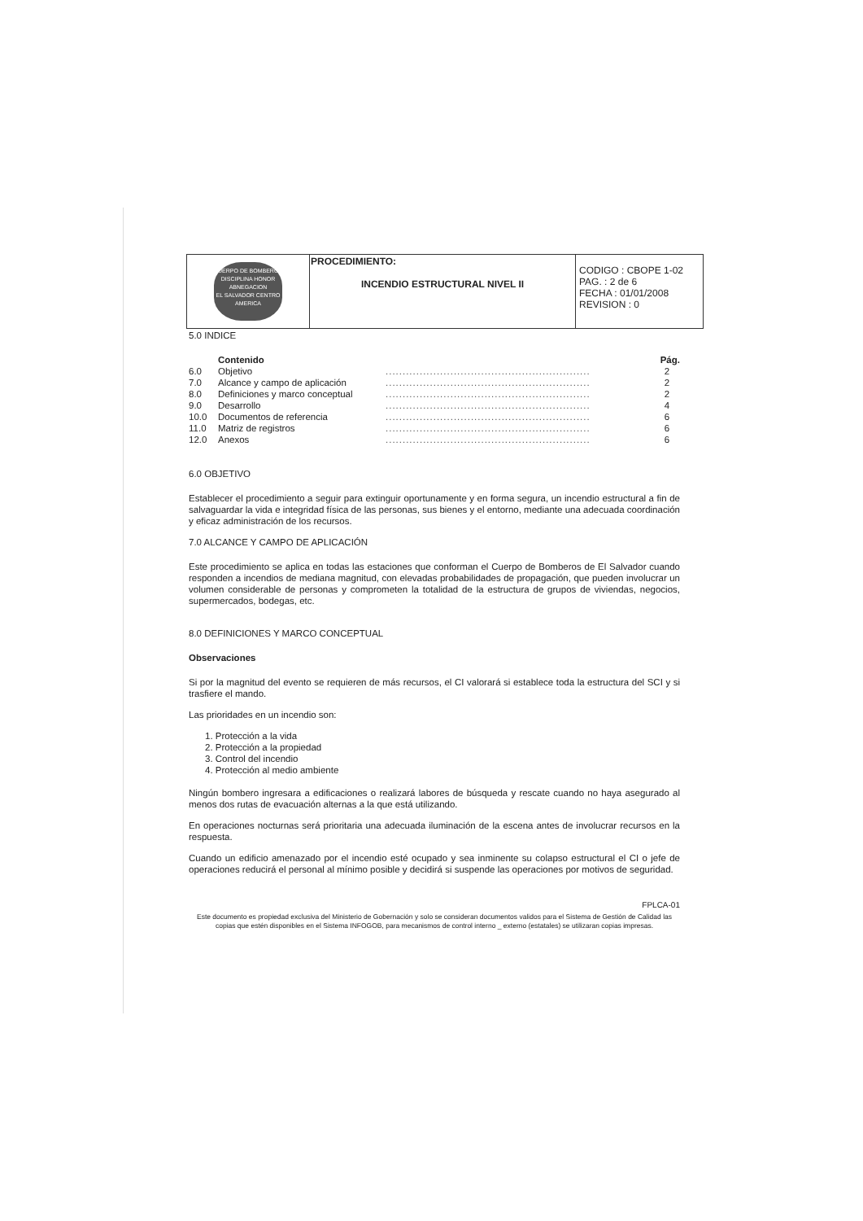| CUERPO DE BOMBEROS DISCIPLINA HONOR ABNEGACION EL SALVADOR CENTRO AMERICA | PROCEDIMIENTO: INCENDIO ESTRUCTURAL NIVEL II | CODIGO : CBOPE 1-02 PAG. : 2 de 6 FECHA : 01/01/2008 REVISION : 0 |
5.0 INDICE
| | Contenido | | Pág. |
| 6.0 | Objetivo | ............................................................ | 2 |
| 7.0 | Alcance y campo de aplicación | ............................................................ | 2 |
| 8.0 | Definiciones y marco conceptual | ............................................................ | 2 |
| 9.0 | Desarrollo | ............................................................ | 4 |
| 10.0 | Documentos de referencia | ............................................................ | 6 |
| 11.0 | Matriz de registros | ............................................................ | 6 |
| 12.0 | Anexos | ............................................................ | 6 |
6.0 OBJETIVO
Establecer el procedimiento a seguir para extinguir oportunamente y en forma segura, un incendio estructural a fin de salvaguardar la vida e integridad física de las personas, sus bienes y el entorno, mediante una adecuada coordinación y eficaz administración de los recursos.
7.0 ALCANCE Y CAMPO DE APLICACIÓN
Este procedimiento se aplica en todas las estaciones que conforman el Cuerpo de Bomberos de El Salvador cuando responden a incendios de mediana magnitud, con elevadas probabilidades de propagación, que pueden involucrar un volumen considerable de personas y comprometen la totalidad de la estructura de grupos de viviendas, negocios, supermercados, bodegas, etc.
8.0 DEFINICIONES Y MARCO CONCEPTUAL
Observaciones
Si por la magnitud del evento se requieren de más recursos, el CI valorará si establece toda la estructura del SCI y si trasfiere el mando.
Las prioridades en un incendio son:
1. Protección a la vida
2. Protección a la propiedad
3. Control del incendio
4. Protección al medio ambiente
Ningún bombero ingresara a edificaciones o realizará labores de búsqueda y rescate cuando no haya asegurado al menos dos rutas de evacuación alternas a la que está utilizando.
En operaciones nocturnas será prioritaria una adecuada iluminación de la escena antes de involucrar recursos en la respuesta.
Cuando un edificio amenazado por el incendio esté ocupado y sea inminente su colapso estructural el CI o jefe de operaciones reducirá el personal al mínimo posible y decidirá si suspende las operaciones por motivos de seguridad.
FPLCA-01
Este documento es propiedad exclusiva del Ministerio de Gobernación y solo se consideran documentos validos para el Sistema de Gestión de Calidad las copias que estén disponibles en el Sistema INFOGOB, para mecanismos de control interno _ externo (estatales) se utilizaran copias impresas.